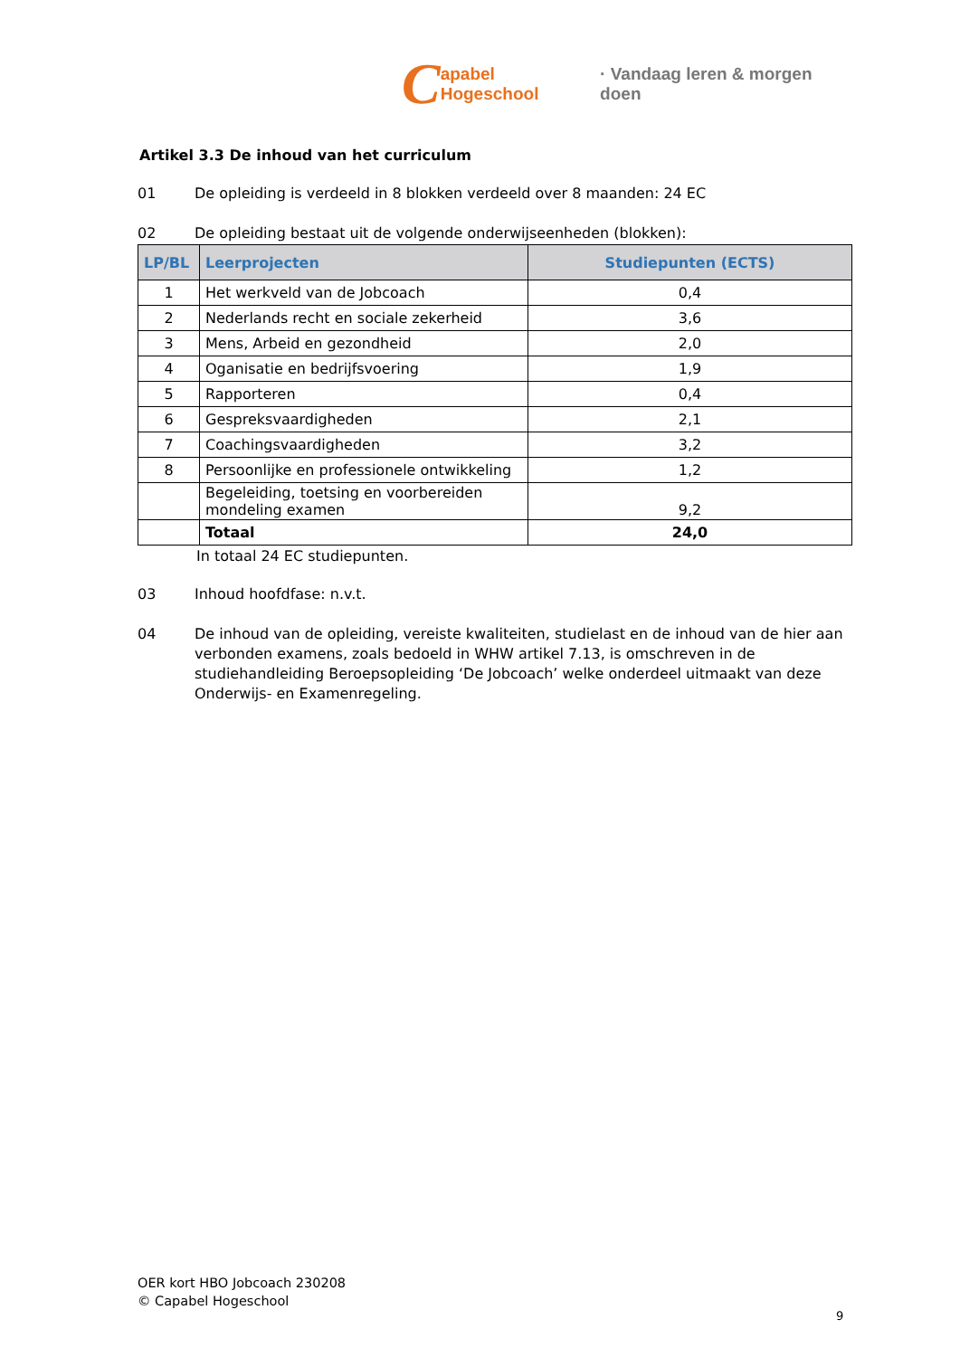Capabel Hogeschool · Vandaag leren & morgen doen
Artikel 3.3 De inhoud van het curriculum
01 De opleiding is verdeeld in 8 blokken verdeeld over 8 maanden: 24 EC
02 De opleiding bestaat uit de volgende onderwijseenheden (blokken):
| LP/BL | Leerprojecten | Studiepunten (ECTS) |
| --- | --- | --- |
| 1 | Het werkveld van de Jobcoach | 0,4 |
| 2 | Nederlands recht en sociale zekerheid | 3,6 |
| 3 | Mens, Arbeid en gezondheid | 2,0 |
| 4 | Oganisatie en bedrijfsvoering | 1,9 |
| 5 | Rapporteren | 0,4 |
| 6 | Gespreksvaardigheden | 2,1 |
| 7 | Coachingsvaardigheden | 3,2 |
| 8 | Persoonlijke en professionele ontwikkeling | 1,2 |
| | Begeleiding, toetsing en voorbereiden mondeling examen | 9,2 |
| | Totaal | 24,0 |
In totaal 24 EC studiepunten.
03 Inhoud hoofdfase: n.v.t.
04 De inhoud van de opleiding, vereiste kwaliteiten, studielast en de inhoud van de hier aan verbonden examens, zoals bedoeld in WHW artikel 7.13, is omschreven in de studiehandleiding Beroepsopleiding ‘De Jobcoach’ welke onderdeel uitmaakt van deze Onderwijs- en Examenregeling.
OER kort HBO Jobcoach 230208
© Capabel Hogeschool
9